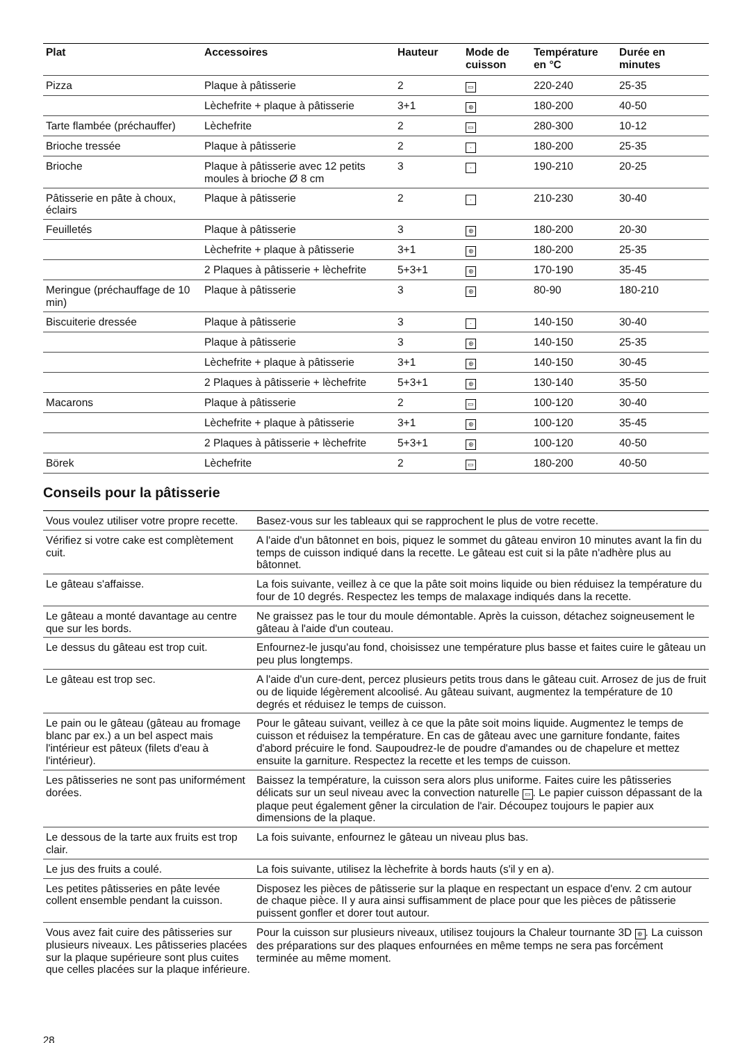| Plat | Accessoires | Hauteur | Mode de cuisson | Température en °C | Durée en minutes |
| --- | --- | --- | --- | --- | --- |
| Pizza | Plaque à pâtisserie | 2 | ▭ | 220-240 | 25-35 |
| | Lèchefrite + plaque à pâtisserie | 3+1 | ⊛ | 180-200 | 40-50 |
| Tarte flambée (préchauffer) | Lèchefrite | 2 | ▭ | 280-300 | 10-12 |
| Brioche tressée | Plaque à pâtisserie | 2 | · | 180-200 | 25-35 |
| Brioche | Plaque à pâtisserie avec 12 petits moules à brioche Ø 8 cm | 3 | · | 190-210 | 20-25 |
| Pâtisserie en pâte à choux, éclairs | Plaque à pâtisserie | 2 | · | 210-230 | 30-40 |
| Feuilletés | Plaque à pâtisserie | 3 | ⊛ | 180-200 | 20-30 |
| | Lèchefrite + plaque à pâtisserie | 3+1 | ⊛ | 180-200 | 25-35 |
| | 2 Plaques à pâtisserie + lèchefrite | 5+3+1 | ⊛ | 170-190 | 35-45 |
| Meringue (préchauffage de 10 min) | Plaque à pâtisserie | 3 | ⊛ | 80-90 | 180-210 |
| Biscuiterie dressée | Plaque à pâtisserie | 3 | · | 140-150 | 30-40 |
| | Plaque à pâtisserie | 3 | ⊛ | 140-150 | 25-35 |
| | Lèchefrite + plaque à pâtisserie | 3+1 | ⊛ | 140-150 | 30-45 |
| | 2 Plaques à pâtisserie + lèchefrite | 5+3+1 | ⊛ | 130-140 | 35-50 |
| Macarons | Plaque à pâtisserie | 2 | ▭ | 100-120 | 30-40 |
| | Lèchefrite + plaque à pâtisserie | 3+1 | ⊛ | 100-120 | 35-45 |
| | 2 Plaques à pâtisserie + lèchefrite | 5+3+1 | ⊛ | 100-120 | 40-50 |
| Börek | Lèchefrite | 2 | ▭ | 180-200 | 40-50 |
Conseils pour la pâtisserie
| Vous voulez utiliser votre propre recette. | Basez-vous sur les tableaux qui se rapprochent le plus de votre recette. |
| Vérifiez si votre cake est complètement cuit. | A l'aide d'un bâtonnet en bois, piquez le sommet du gâteau environ 10 minutes avant la fin du temps de cuisson indiqué dans la recette. Le gâteau est cuit si la pâte n'adhère plus au bâtonnet. |
| Le gâteau s'affaisse. | La fois suivante, veillez à ce que la pâte soit moins liquide ou bien réduisez la température du four de 10 degrés. Respectez les temps de malaxage indiqués dans la recette. |
| Le gâteau a monté davantage au centre que sur les bords. | Ne graissez pas le tour du moule démontable. Après la cuisson, détachez soigneusement le gâteau à l'aide d'un couteau. |
| Le dessus du gâteau est trop cuit. | Enfournez-le jusqu'au fond, choisissez une température plus basse et faites cuire le gâteau un peu plus longtemps. |
| Le gâteau est trop sec. | A l'aide d'un cure-dent, percez plusieurs petits trous dans le gâteau cuit. Arrosez de jus de fruit ou de liquide légèrement alcoolisé. Au gâteau suivant, augmentez la température de 10 degrés et réduisez le temps de cuisson. |
| Le pain ou le gâteau (gâteau au fromage blanc par ex.) a un bel aspect mais l'intérieur est pâteux (filets d'eau à l'intérieur). | Pour le gâteau suivant, veillez à ce que la pâte soit moins liquide. Augmentez le temps de cuisson et réduisez la température. En cas de gâteau avec une garniture fondante, faites d'abord précuire le fond. Saupoudrez-le de poudre d'amandes ou de chapelure et mettez ensuite la garniture. Respectez la recette et les temps de cuisson. |
| Les pâtisseries ne sont pas uniformément dorées. | Baissez la température, la cuisson sera alors plus uniforme. Faites cuire les pâtisseries délicats sur un seul niveau avec la convection naturelle ▭ . Le papier cuisson dépassant de la plaque peut également gêner la circulation de l'air. Découpez toujours le papier aux dimensions de la plaque. |
| Le dessous de la tarte aux fruits est trop clair. | La fois suivante, enfournez le gâteau un niveau plus bas. |
| Le jus des fruits a coulé. | La fois suivante, utilisez la lèchefrite à bords hauts (s'il y en a). |
| Les petites pâtisseries en pâte levée collent ensemble pendant la cuisson. | Disposez les pièces de pâtisserie sur la plaque en respectant un espace d'env. 2 cm autour de chaque pièce. Il y aura ainsi suffisamment de place pour que les pièces de pâtisserie puissent gonfler et dorer tout autour. |
| Vous avez fait cuire des pâtisseries sur plusieurs niveaux. Les pâtisseries placées sur la plaque supérieure sont plus cuites que celles placées sur la plaque inférieure. | Pour la cuisson sur plusieurs niveaux, utilisez toujours la Chaleur tournante 3D ⊛ . La cuisson des préparations sur des plaques enfournées en même temps ne sera pas forcément terminée au même moment. |
28